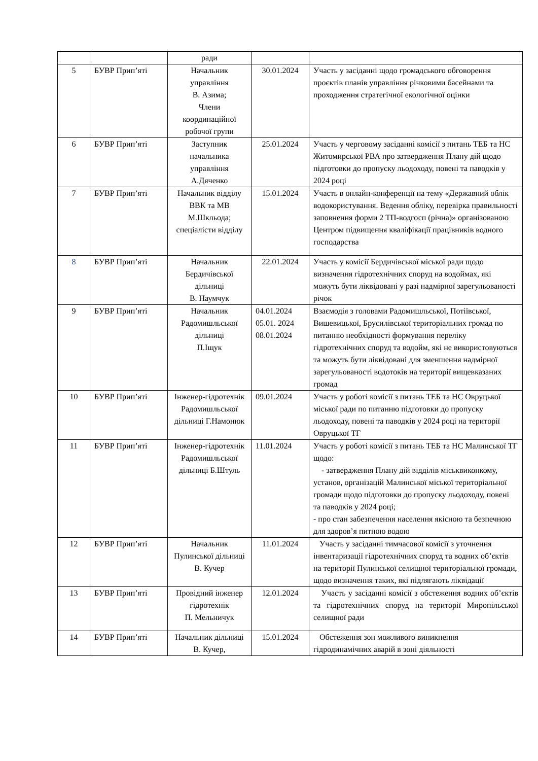| | | ради | | |
| 5 | БУВР Прип’яті | Начальник управління В. Азима; Члени координаційної робочої групи | 30.01.2024 | Участь у засіданні щодо громадського обговорення проєктів планів управління річковими басейнами та проходження стратегічної екологічної оцінки |
| 6 | БУВР Прип’яті | Заступник начальника управління А.Дяченко | 25.01.2024 | Участь у черговому засіданні комісії з питань ТЕБ та НС Житомирської РВА про затвердження Плану дій щодо підготовки до пропуску льодоходу, повені та паводків у 2024 році |
| 7 | БУВР Прип’яті | Начальник відділу ВВК та МВ М.Шкльода; спеціалісти відділу | 15.01.2024 | Участь в онлайн-конференції на тему «Державний облік водокористування. Ведення обліку, перевірка правильності заповнення форми 2 ТП-водгосп (річна)» організованою Центром підвищення кваліфікації працівників водного господарства |
| 8 | БУВР Прип’яті | Начальник Бердичівської дільниці В. Наумчук | 22.01.2024 | Участь у комісії Бердичівської міської ради щодо визначення гідротехнічних споруд на водоймах, які можуть бути ліквідовані у разі надмірної зарегульованості річок |
| 9 | БУВР Прип’яті | Начальник Радомишльської дільниці П.Іщук | 04.01.2024 05.01. 2024 08.01.2024 | Взаємодія з головами Радомишльської, Потіївської, Вишевицької, Брусилівської територіальних громад по питанню необхідності формування переліку гідротехнічних споруд та водойм, які не використовуються та можуть бути ліквідовані для зменшення надмірної зарегульованості водотоків на території вищевказаних громад |
| 10 | БУВР Прип’яті | Інженер-гідротехнік Радомишльської дільниці Г.Намонюк | 09.01.2024 | Участь у роботі комісії з питань ТЕБ та НС Овруцької міської ради по питанню підготовки до пропуску льодоходу, повені та паводків у 2024 році на території Овруцької ТГ |
| 11 | БУВР Прип’яті | Інженер-гідротехнік Радомишльської дільниці Б.Штуль | 11.01.2024 | Участь у роботі комісії з питань ТЕБ та НС Малинської ТГ щодо: - затвердження Плану дій відділів міськвиконкому, установ, організацій Малинської міської територіальної громади щодо підготовки до пропуску льодоходу, повені та паводків у 2024 році; - про стан забезпечення населення якісною та безпечною для здоров’я питною водою |
| 12 | БУВР Прип’яті | Начальник Пулинської дільниці В. Кучер | 11.01.2024 | Участь у засіданні тимчасової комісії з уточнення інвентаризації гідротехнічних споруд та водних об’єктів на території Пулинської селищної територіальної громади, щодо визначення таких, які підлягають ліквідації |
| 13 | БУВР Прип’яті | Провідний інженер гідротехнік П. Мельничук | 12.01.2024 | Участь у засіданні комісії з обстеження водних об’єктів та гідротехнічних споруд на території Миропільської селищної ради |
| 14 | БУВР Прип’яті | Начальник дільниці В. Кучер, | 15.01.2024 | Обстеження зон можливого виникнення гідродинамічних аварій в зоні діяльності |